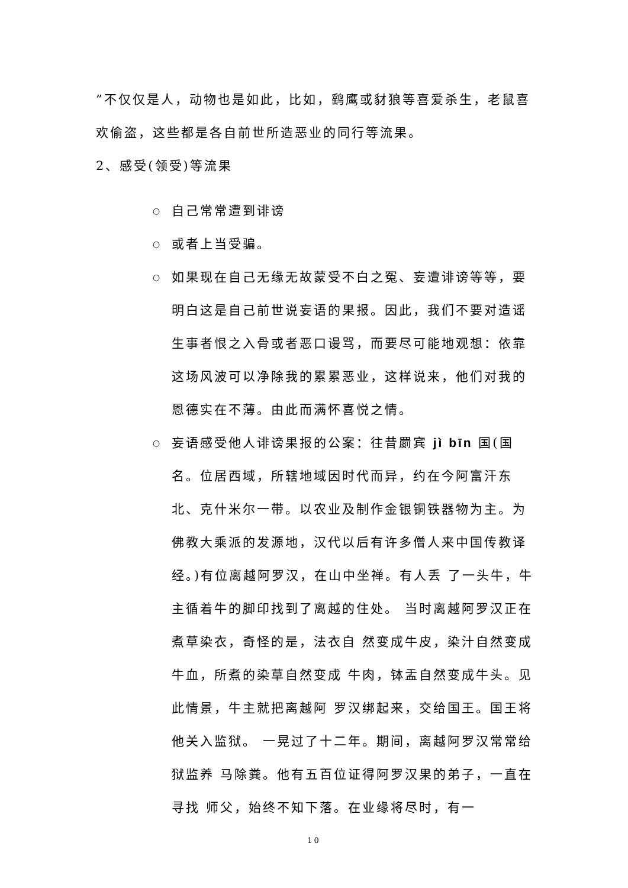”不仅仅是人，动物也是如此，比如，鹞鹰或豺狼等喜爱杀生，老鼠喜欢偷盗，这些都是各自前世所造恶业的同行等流果。
2、感受(领受)等流果
○ 自己常常遭到诽谤
○ 或者上当受骗。
○ 如果现在自己无缘无故蒙受不白之冤、妄遭诽谤等等，要明白这是自己前世说妄语的果报。因此，我们不要对造谣生事者恨之入骨或者恶口谩骂，而要尽可能地观想：依靠这场风波可以净除我的累累恶业，这样说来，他们对我的恩德实在不薄。由此而满怀喜悦之情。
○ 妄语感受他人诽谤果报的公案：往昔罽宾 jì bīn 国(国名。位居西域，所辖地域因时代而异，约在今阿富汗东北、克什米尔一带。以农业及制作金银铜铁器物为主。为佛教大乘派的发源地，汉代以后有许多僧人来中国传教译经。)有位离越阿罗汉，在山中坐禅。有人丢 了一头牛，牛主循着牛的脚印找到了离越的住处。 当时离越阿罗汉正在煮草染衣，奇怪的是，法衣自 然变成牛皮，染汁自然变成牛血，所煮的染草自然变成 牛肉，钵盂自然变成牛头。见此情景，牛主就把离越阿 罗汉绑起来，交给国王。国王将他关入监狱。 一晃过了十二年。期间，离越阿罗汉常常给狱监养 马除粪。他有五百位证得阿罗汉果的弟子，一直在寻找 师父，始终不知下落。在业缘将尽时，有一
10